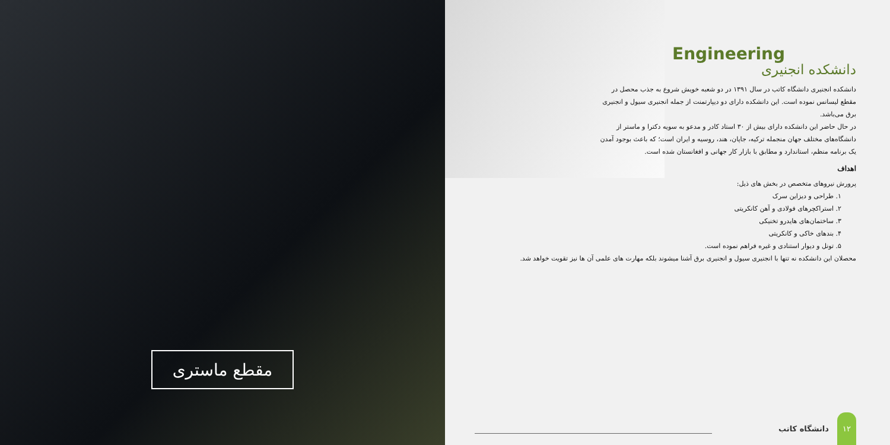مقطع ماستری
Engineering
دانشکده انجنیری
دانشکده انجنیری دانشگاه کاتب در سال ۱۳۹۱ در دو شعبه خویش شروع به جذب محصل در مقطع لیسانس نموده است. این دانشکده دارای دو دیپارتمنت از جمله انجنیری سیول و انجنیری برق می‌باشد.
در حال حاضر این دانشکده دارای بیش از ۳۰ استاد کادر و مدعو به سویه دکترا و ماستر از دانشگاه‌های مختلف جهان منجمله ترکیه، جاپان، هند، روسیه و ایران است؛ که باعث بوجود آمدن یک برنامه منظم، استاندارد و مطابق با بازار کار جهانی و افغانستان شده است.
اهداف
پرورش نیروهای متخصص در بخش های ذیل:
۱. طراحی و دیزاین سرک
۲. استراکچرهای فولادی و آهن کانکریتی
۳. ساختمان‌های هایدرو تخنیکی
۴. بندهای خاکی و کانکریتی
۵. تونل و دیوار استنادی و غیره فراهم نموده است.
محصلان این دانشکده نه تنها با انجنیری سیول و انجنیری برق آشنا میشوند بلکه مهارت های علمی آن ها نیز تقویت خواهد شد.
۱۲
دانشگاه کاتب